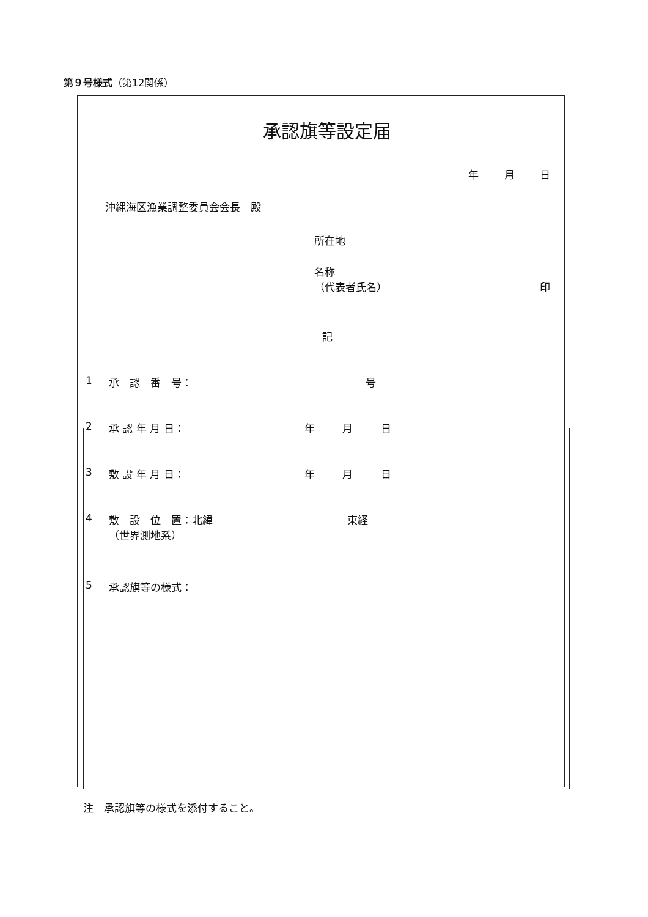第９号様式（第12関係）
承認旗等設定届
年 月 日
沖縄海区漁業調整委員会会長　殿
所在地
名称
（代表者氏名） 印
記
1 承　認　番　号： 号
2 承 認 年 月 日： 年 月 日
3 敷 設 年 月 日： 年 月 日
4 敷　設　位　置：北緯
（世界測地系） 東経
5 承認旗等の様式：
注　承認旗等の様式を添付すること。